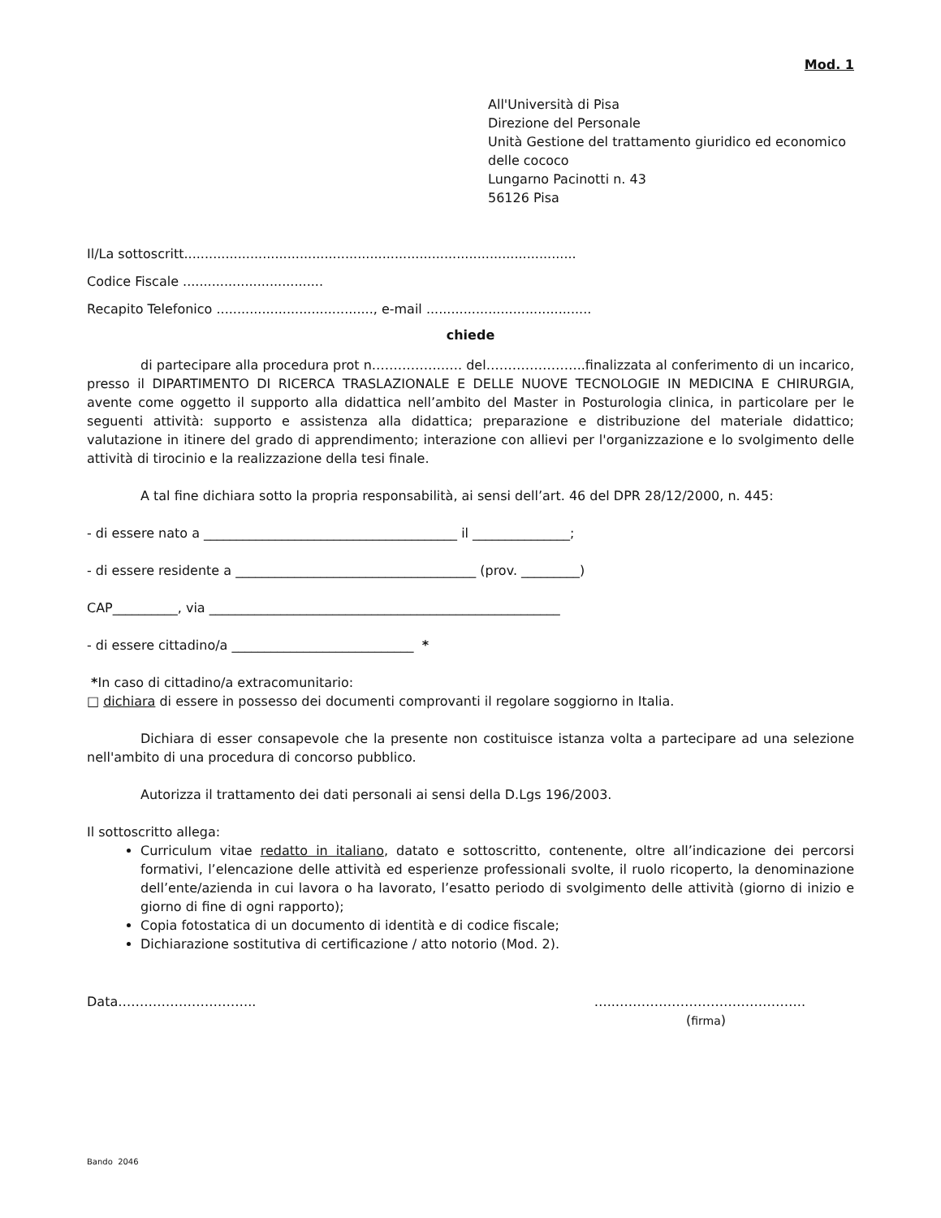Mod. 1
All'Università di Pisa
Direzione del Personale
Unità Gestione del trattamento giuridico ed economico delle cococo
Lungarno Pacinotti n. 43
56126 Pisa
Il/La sottoscritt...............................................................................................
Codice Fiscale ..................................
Recapito Telefonico ......................................, e-mail ........................................
chiede
di partecipare alla procedura prot n……………..…. del…………………..finalizzata al conferimento di un incarico, presso il DIPARTIMENTO DI RICERCA TRASLAZIONALE E DELLE NUOVE TECNOLOGIE IN MEDICINA E CHIRURGIA, avente come oggetto il supporto alla didattica nell’ambito del Master in Posturologia clinica, in particolare per le seguenti attività: supporto e assistenza alla didattica; preparazione e distribuzione del materiale didattico; valutazione in itinere del grado di apprendimento; interazione con allievi per l'organizzazione e lo svolgimento delle attività di tirocinio e la realizzazione della tesi finale.
A tal fine dichiara sotto la propria responsabilità, ai sensi dell’art. 46 del DPR 28/12/2000, n. 445:
- di essere nato a _______________________________________ il _______________;
- di essere residente a _____________________________________ (prov. _________)
CAP__________, via ______________________________________________________
- di essere cittadino/a ____________________________ *
*In caso di cittadino/a extracomunitario:
□ dichiara di essere in possesso dei documenti comprovanti il regolare soggiorno in Italia.
Dichiara di esser consapevole che la presente non costituisce istanza volta a partecipare ad una selezione nell'ambito di una procedura di concorso pubblico.
Autorizza il trattamento dei dati personali ai sensi della D.Lgs 196/2003.
Il sottoscritto allega:
Curriculum vitae redatto in italiano, datato e sottoscritto, contenente, oltre all’indicazione dei percorsi formativi, l’elencazione delle attività ed esperienze professionali svolte, il ruolo ricoperto, la denominazione dell’ente/azienda in cui lavora o ha lavorato, l’esatto periodo di svolgimento delle attività (giorno di inizio e giorno di fine di ogni rapporto);
Copia fotostatica di un documento di identità e di codice fiscale;
Dichiarazione sostitutiva di certificazione / atto notorio (Mod. 2).
Data………………………….. …..……………………………………..
(firma)
Bando 2046